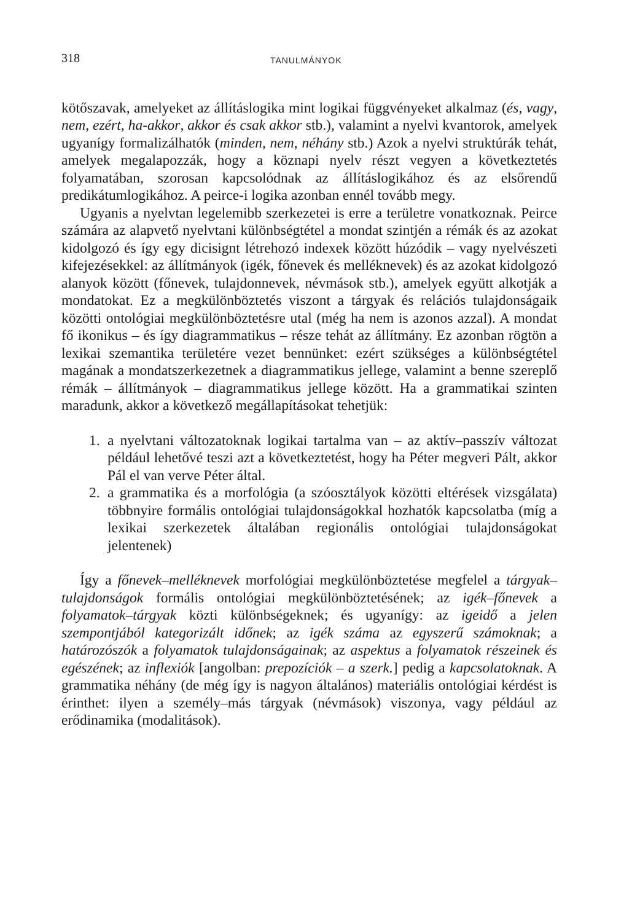318 TANULMÁNYOK
kötőszavak, amelyeket az állításlogika mint logikai függvényeket alkalmaz (és, vagy, nem, ezért, ha-akkor, akkor és csak akkor stb.), valamint a nyelvi kvantorok, amelyek ugyanígy formalizálhatók (minden, nem, néhány stb.) Azok a nyelvi struktúrák tehát, amelyek megalapozzák, hogy a köznapi nyelv részt vegyen a következtetés folyamatában, szorosan kapcsolódnak az állításlogikához és az elsőrendű predikátumlogikához. A peirce-i logika azonban ennél tovább megy.
Ugyanis a nyelvtan legelemibb szerkezetei is erre a területre vonatkoznak. Peirce számára az alapvető nyelvtani különbségtétel a mondat szintjén a rémák és az azokat kidolgozó és így egy dicisignt létrehozó indexek között húzódik – vagy nyelvészeti kifejezésekkel: az állítmányok (igék, főnevek és melléknevek) és az azokat kidolgozó alanyok között (főnevek, tulajdonnevek, névmások stb.), amelyek együtt alkotják a mondatokat. Ez a megkülönböztetés viszont a tárgyak és relációs tulajdonságaik közötti ontológiai megkülönböztetésre utal (még ha nem is azonos azzal). A mondat fő ikonikus – és így diagrammatikus – része tehát az állítmány. Ez azonban rögtön a lexikai szemantika területére vezet bennünket: ezért szükséges a különbségtétel magának a mondatszerkezetnek a diagrammatikus jellege, valamint a benne szereplő rémák – állítmányok – diagrammatikus jellege között. Ha a grammatikai szinten maradunk, akkor a következő megállapításokat tehetjük:
1. a nyelvtani változatoknak logikai tartalma van – az aktív–passzív változat például lehetővé teszi azt a következtetést, hogy ha Péter megveri Pált, akkor Pál el van verve Péter által.
2. a grammatika és a morfológia (a szóosztályok közötti eltérések vizsgálata) többnyire formális ontológiai tulajdonságokkal hozhatók kapcsolatba (míg a lexikai szerkezetek általában regionális ontológiai tulajdonságokat jelentenek)
Így a főnevek–melléknevek morfológiai megkülönböztetése megfelel a tárgyak–tulajdonságok formális ontológiai megkülönböztetésének; az igék–főnevek a folyamatok–tárgyak közti különbségeknek; és ugyanígy: az igeidő a jelen szempontjából kategorizált időnek; az igék száma az egyszerű számoknak; a határozószók a folyamatok tulajdonságainak; az aspektus a folyamatok részeinek és egészének; az inflexiók [angolban: prepozíciók – a szerk.] pedig a kapcsolatoknak. A grammatika néhány (de még így is nagyon általános) materiális ontológiai kérdést is érinthet: ilyen a személy–más tárgyak (névmások) viszonya, vagy például az erődinamika (modalitások).